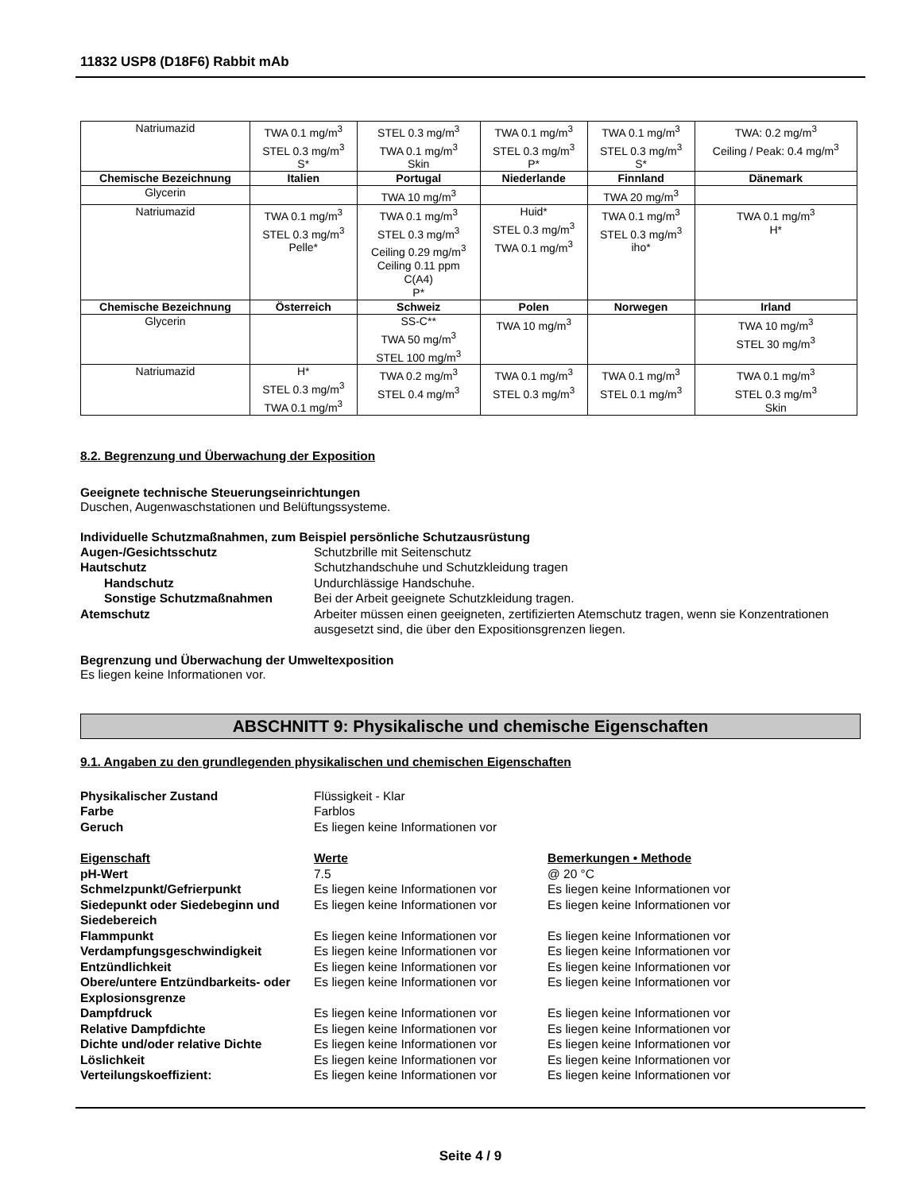11832 USP8 (D18F6) Rabbit mAb
| Natriumazid | TWA 0.1 mg/m<sup>3</sup> STEL 0.3 mg/m<sup>3</sup> S* | STEL 0.3 mg/m<sup>3</sup> TWA 0.1 mg/m<sup>3</sup> Skin | TWA 0.1 mg/m<sup>3</sup> STEL 0.3 mg/m<sup>3</sup> P* | TWA 0.1 mg/m<sup>3</sup> STEL 0.3 mg/m<sup>3</sup> S* | TWA: 0.2 mg/m<sup>3</sup> Ceiling / Peak: 0.4 mg/m<sup>3</sup> |
| Chemische Bezeichnung | Italien | Portugal | Niederlande | Finnland | Dänemark |
| Glycerin | | TWA 10 mg/m<sup>3</sup> | | TWA 20 mg/m<sup>3</sup> | |
| Natriumazid | TWA 0.1 mg/m<sup>3</sup> STEL 0.3 mg/m<sup>3</sup> Pelle* | TWA 0.1 mg/m<sup>3</sup> STEL 0.3 mg/m<sup>3</sup> Ceiling 0.29 mg/m<sup>3</sup> Ceiling 0.11 ppm C(A4) P* | Huid* STEL 0.3 mg/m<sup>3</sup> TWA 0.1 mg/m<sup>3</sup> | TWA 0.1 mg/m<sup>3</sup> STEL 0.3 mg/m<sup>3</sup> iho* | TWA 0.1 mg/m<sup>3</sup> H* |
| Chemische Bezeichnung | Österreich | Schweiz | Polen | Norwegen | Irland |
| Glycerin | | SS-C** TWA 50 mg/m<sup>3</sup> STEL 100 mg/m<sup>3</sup> | TWA 10 mg/m<sup>3</sup> | | TWA 10 mg/m<sup>3</sup> STEL 30 mg/m<sup>3</sup> |
| Natriumazid | H* STEL 0.3 mg/m<sup>3</sup> TWA 0.1 mg/m<sup>3</sup> | TWA 0.2 mg/m<sup>3</sup> STEL 0.4 mg/m<sup>3</sup> | TWA 0.1 mg/m<sup>3</sup> STEL 0.3 mg/m<sup>3</sup> | TWA 0.1 mg/m<sup>3</sup> STEL 0.1 mg/m<sup>3</sup> | TWA 0.1 mg/m<sup>3</sup> STEL 0.3 mg/m<sup>3</sup> Skin |
8.2. Begrenzung und Überwachung der Exposition
Geeignete technische Steuerungseinrichtungen
Duschen, Augenwaschstationen und Belüftungssysteme.
Individuelle Schutzmaßnahmen, zum Beispiel persönliche Schutzausrüstung
Augen-/Gesichtsschutz Schutzbrille mit Seitenschutz Hautschutz Schutzhandschuhe und Schutzkleidung tragen Handschutz Undurchlässige Handschuhe. Sonstige Schutzmaßnahmen Bei der Arbeit geeignete Schutzkleidung tragen. Atemschutz Arbeiter müssen einen geeigneten, zertifizierten Atemschutz tragen, wenn sie Konzentrationen ausgesetzt sind, die über den Expositionsgrenzen liegen.
Begrenzung und Überwachung der Umweltexposition
Es liegen keine Informationen vor.
ABSCHNITT 9: Physikalische und chemische Eigenschaften
9.1. Angaben zu den grundlegenden physikalischen und chemischen Eigenschaften
Physikalischer Zustand Flüssigkeit - Klar Farbe Farblos Geruch Es liegen keine Informationen vor
Eigenschaft Werte Bemerkungen • Methode pH-Wert 7.5 @ 20 °C Schmelzpunkt/Gefrierpunkt Es liegen keine Informationen vor Es liegen keine Informationen vor Siedepunkt oder Siedebeginn und Siedebereich Es liegen keine Informationen vor Es liegen keine Informationen vor Flammpunkt Es liegen keine Informationen vor Es liegen keine Informationen vor Verdampfungsgeschwindigkeit Es liegen keine Informationen vor Es liegen keine Informationen vor Entzündlichkeit Es liegen keine Informationen vor Es liegen keine Informationen vor Obere/untere Entzündbarkeits- oder Explosionsgrenze Es liegen keine Informationen vor Es liegen keine Informationen vor Dampfdruck Es liegen keine Informationen vor Es liegen keine Informationen vor Relative Dampfdichte Es liegen keine Informationen vor Es liegen keine Informationen vor Dichte und/oder relative Dichte Es liegen keine Informationen vor Es liegen keine Informationen vor Löslichkeit Es liegen keine Informationen vor Es liegen keine Informationen vor Verteilungskoeffizient: Es liegen keine Informationen vor Es liegen keine Informationen vor
Seite 4 / 9